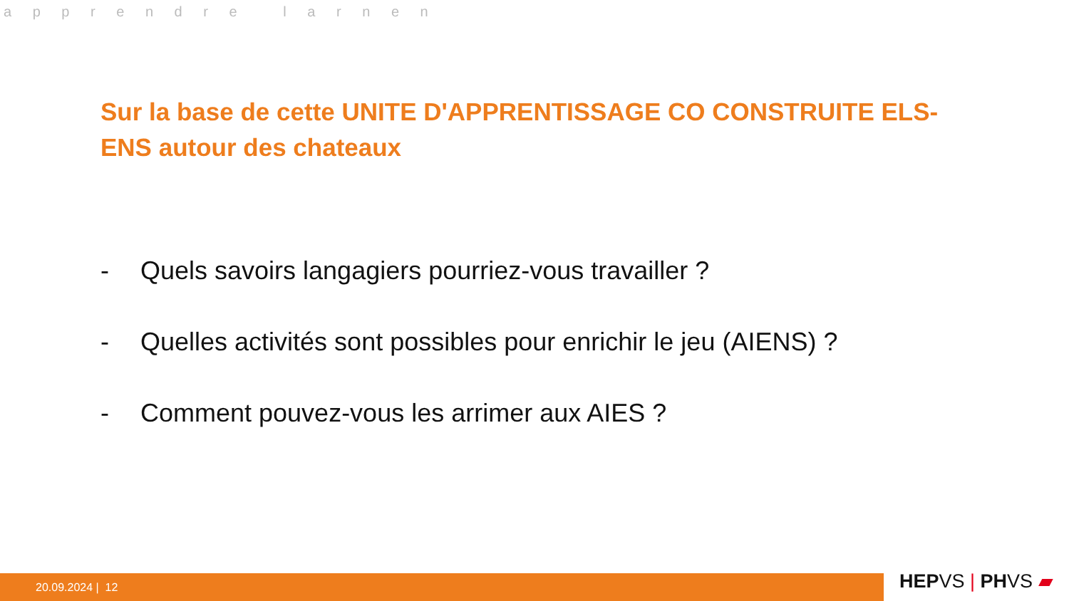a p p r e n d r e l a r n e n
Sur la base de cette UNITE D'APPRENTISSAGE CO CONSTRUITE ELS-ENS autour des chateaux
- Quels savoirs langagiers pourriez-vous travailler ?
- Quelles activités sont possibles pour enrichir le jeu (AIENS) ?
- Comment pouvez-vous les arrimer aux AIES ?
20.09.2024 | 12 HEPVS | PHVS ▰